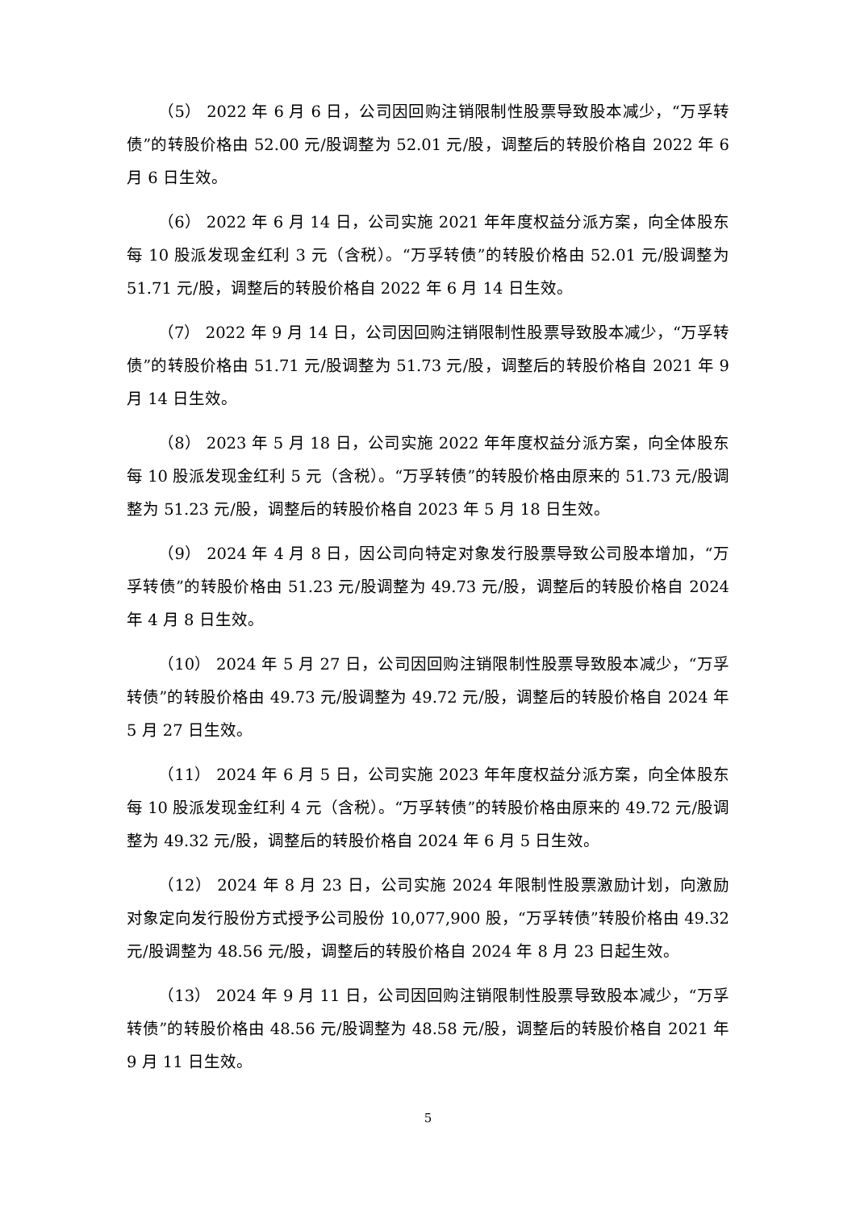（5） 2022 年 6 月 6 日，公司因回购注销限制性股票导致股本减少，“万孚转债”的转股价格由 52.00 元/股调整为 52.01 元/股，调整后的转股价格自 2022 年 6 月 6 日生效。
（6） 2022 年 6 月 14 日，公司实施 2021 年年度权益分派方案，向全体股东每 10 股派发现金红利 3 元（含税）。“万孚转债”的转股价格由 52.01 元/股调整为 51.71 元/股，调整后的转股价格自 2022 年 6 月 14 日生效。
（7） 2022 年 9 月 14 日，公司因回购注销限制性股票导致股本减少，“万孚转债”的转股价格由 51.71 元/股调整为 51.73 元/股，调整后的转股价格自 2021 年 9 月 14 日生效。
（8） 2023 年 5 月 18 日，公司实施 2022 年年度权益分派方案，向全体股东每 10 股派发现金红利 5 元（含税）。“万孚转债”的转股价格由原来的 51.73 元/股调整为 51.23 元/股，调整后的转股价格自 2023 年 5 月 18 日生效。
（9） 2024 年 4 月 8 日，因公司向特定对象发行股票导致公司股本增加，“万孚转债”的转股价格由 51.23 元/股调整为 49.73 元/股，调整后的转股价格自 2024 年 4 月 8 日生效。
（10） 2024 年 5 月 27 日，公司因回购注销限制性股票导致股本减少，“万孚转债”的转股价格由 49.73 元/股调整为 49.72 元/股，调整后的转股价格自 2024 年 5 月 27 日生效。
（11） 2024 年 6 月 5 日，公司实施 2023 年年度权益分派方案，向全体股东每 10 股派发现金红利 4 元（含税）。“万孚转债”的转股价格由原来的 49.72 元/股调整为 49.32 元/股，调整后的转股价格自 2024 年 6 月 5 日生效。
（12） 2024 年 8 月 23 日，公司实施 2024 年限制性股票激励计划，向激励对象定向发行股份方式授予公司股份 10,077,900 股，“万孚转债”转股价格由 49.32 元/股调整为 48.56 元/股，调整后的转股价格自 2024 年 8 月 23 日起生效。
（13） 2024 年 9 月 11 日，公司因回购注销限制性股票导致股本减少，“万孚转债”的转股价格由 48.56 元/股调整为 48.58 元/股，调整后的转股价格自 2021 年 9 月 11 日生效。
5